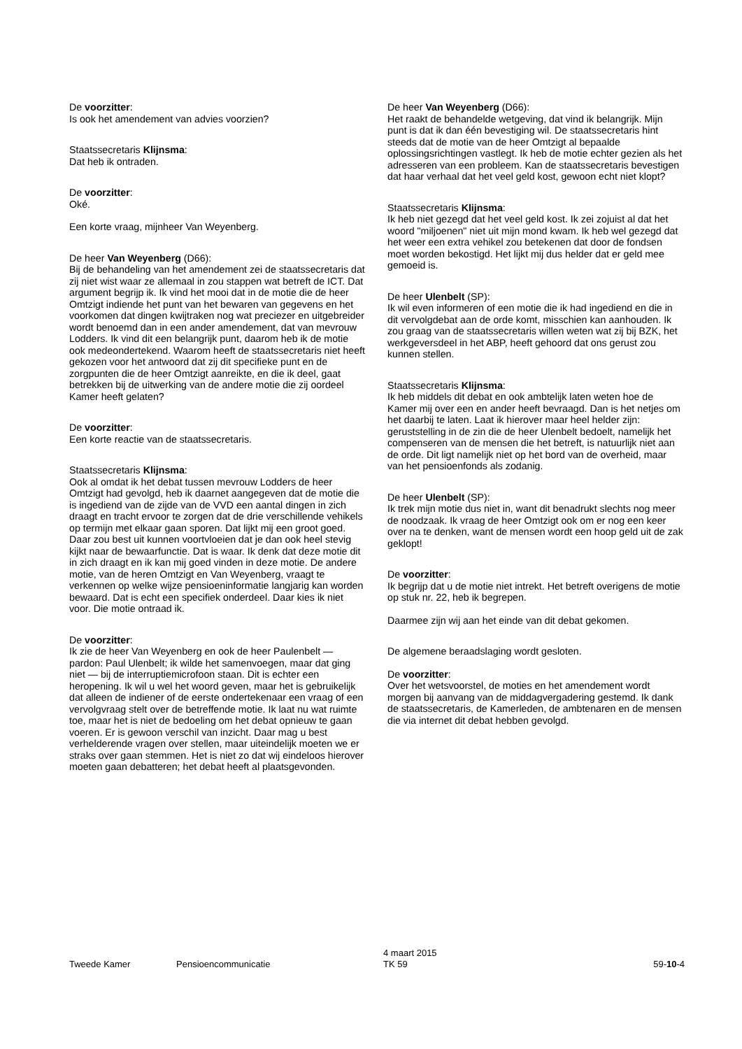De voorzitter:
Is ook het amendement van advies voorzien?
Staatssecretaris Klijnsma:
Dat heb ik ontraden.
De voorzitter:
Oké.
Een korte vraag, mijnheer Van Weyenberg.
De heer Van Weyenberg (D66):
Bij de behandeling van het amendement zei de staatssecretaris dat zij niet wist waar ze allemaal in zou stappen wat betreft de ICT. Dat argument begrijp ik. Ik vind het mooi dat in de motie die de heer Omtzigt indiende het punt van het bewaren van gegevens en het voorkomen dat dingen kwijtraken nog wat preciezer en uitgebreider wordt benoemd dan in een ander amendement, dat van mevrouw Lodders. Ik vind dit een belangrijk punt, daarom heb ik de motie ook medeondertekend. Waarom heeft de staatssecretaris niet heeft gekozen voor het antwoord dat zij dit specifieke punt en de zorgpunten die de heer Omtzigt aanreikte, en die ik deel, gaat betrekken bij de uitwerking van de andere motie die zij oordeel Kamer heeft gelaten?
De voorzitter:
Een korte reactie van de staatssecretaris.
Staatssecretaris Klijnsma:
Ook al omdat ik het debat tussen mevrouw Lodders de heer Omtzigt had gevolgd, heb ik daarnet aangegeven dat de motie die is ingediend van de zijde van de VVD een aantal dingen in zich draagt en tracht ervoor te zorgen dat de drie verschillende vehikels op termijn met elkaar gaan sporen. Dat lijkt mij een groot goed. Daar zou best uit kunnen voortvloeien dat je dan ook heel stevig kijkt naar de bewaarfunctie. Dat is waar. Ik denk dat deze motie dit in zich draagt en ik kan mij goed vinden in deze motie. De andere motie, van de heren Omtzigt en Van Weyenberg, vraagt te verkennen op welke wijze pensioeninformatie langjarig kan worden bewaard. Dat is echt een specifiek onderdeel. Daar kies ik niet voor. Die motie ontraad ik.
De voorzitter:
Ik zie de heer Van Weyenberg en ook de heer Paulenbelt — pardon: Paul Ulenbelt; ik wilde het samenvoegen, maar dat ging niet — bij de interruptiemicrofoon staan. Dit is echter een heropening. Ik wil u wel het woord geven, maar het is gebruikelijk dat alleen de indiener of de eerste ondertekenaar een vraag of een vervolgvraag stelt over de betreffende motie. Ik laat nu wat ruimte toe, maar het is niet de bedoeling om het debat opnieuw te gaan voeren. Er is gewoon verschil van inzicht. Daar mag u best verhelderende vragen over stellen, maar uiteindelijk moeten we er straks over gaan stemmen. Het is niet zo dat wij eindeloos hierover moeten gaan debatteren; het debat heeft al plaatsgevonden.
De heer Van Weyenberg (D66):
Het raakt de behandelde wetgeving, dat vind ik belangrijk. Mijn punt is dat ik dan één bevestiging wil. De staatssecretaris hint steeds dat de motie van de heer Omtzigt al bepaalde oplossingsrichtingen vastlegt. Ik heb de motie echter gezien als het adresseren van een probleem. Kan de staatssecretaris bevestigen dat haar verhaal dat het veel geld kost, gewoon echt niet klopt?
Staatssecretaris Klijnsma:
Ik heb niet gezegd dat het veel geld kost. Ik zei zojuist al dat het woord "miljoenen" niet uit mijn mond kwam. Ik heb wel gezegd dat het weer een extra vehikel zou betekenen dat door de fondsen moet worden bekostigd. Het lijkt mij dus helder dat er geld mee gemoeid is.
De heer Ulenbelt (SP):
Ik wil even informeren of een motie die ik had ingediend en die in dit vervolgdebat aan de orde komt, misschien kan aanhouden. Ik zou graag van de staatssecretaris willen weten wat zij bij BZK, het werkgeversdeel in het ABP, heeft gehoord dat ons gerust zou kunnen stellen.
Staatssecretaris Klijnsma:
Ik heb middels dit debat en ook ambtelijk laten weten hoe de Kamer mij over een en ander heeft bevraagd. Dan is het netjes om het daarbij te laten. Laat ik hierover maar heel helder zijn: geruststelling in de zin die de heer Ulenbelt bedoelt, namelijk het compenseren van de mensen die het betreft, is natuurlijk niet aan de orde. Dit ligt namelijk niet op het bord van de overheid, maar van het pensioenfonds als zodanig.
De heer Ulenbelt (SP):
Ik trek mijn motie dus niet in, want dit benadrukt slechts nog meer de noodzaak. Ik vraag de heer Omtzigt ook om er nog een keer over na te denken, want de mensen wordt een hoop geld uit de zak geklopt!
De voorzitter:
Ik begrijp dat u de motie niet intrekt. Het betreft overigens de motie op stuk nr. 22, heb ik begrepen.
Daarmee zijn wij aan het einde van dit debat gekomen.
De algemene beraadslaging wordt gesloten.
De voorzitter:
Over het wetsvoorstel, de moties en het amendement wordt morgen bij aanvang van de middagvergadering gestemd. Ik dank de staatssecretaris, de Kamerleden, de ambtenaren en de mensen die via internet dit debat hebben gevolgd.
Tweede Kamer Pensioencommunicatie
4 maart 2015
TK 59
59-10-4